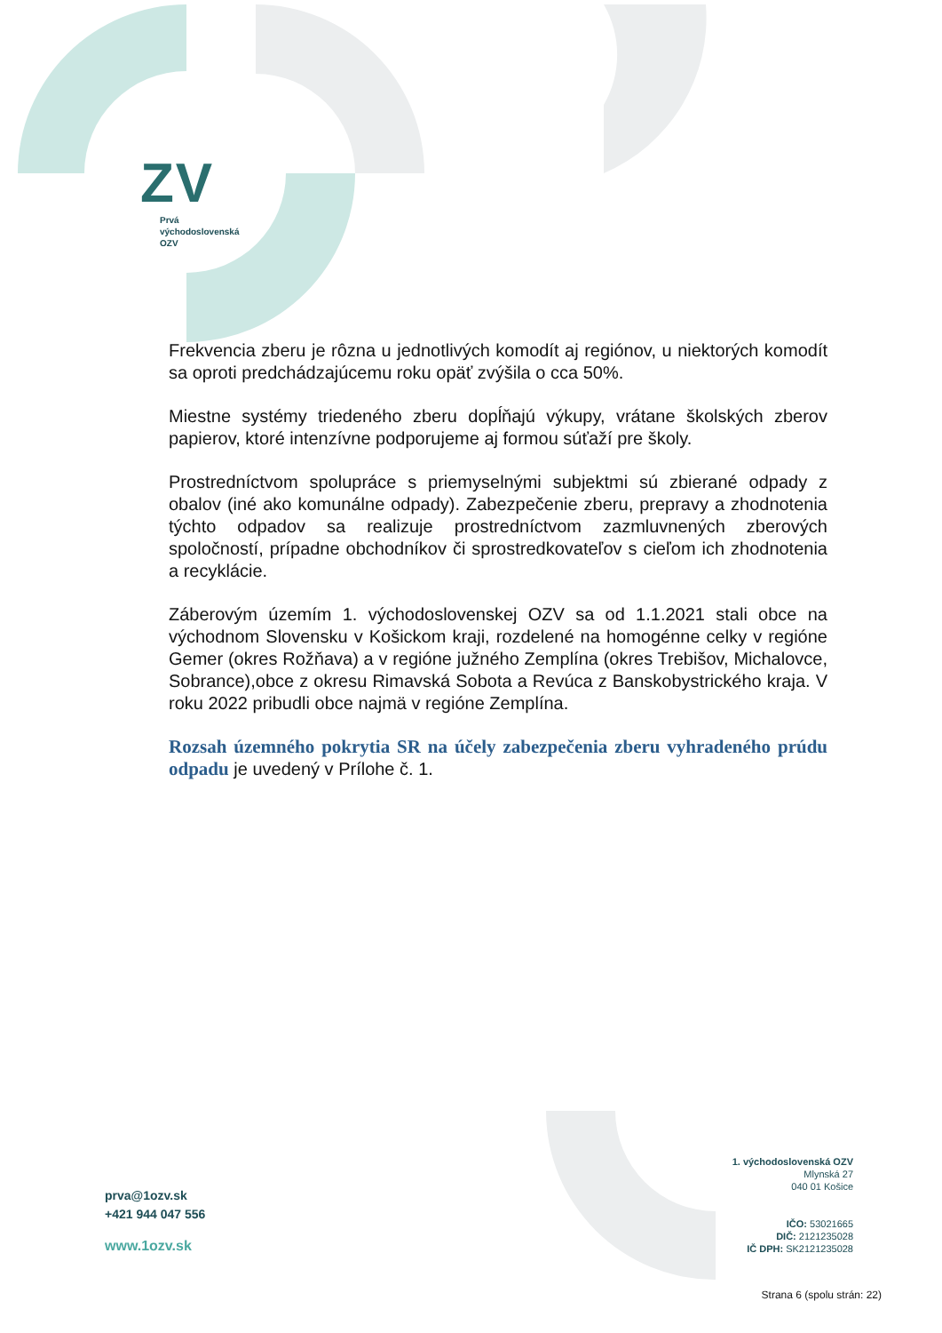ZV
Prvá
východoslovenská
OZV
Frekvencia zberu je rôzna u jednotlivých komodít aj regiónov, u niektorých komodít sa oproti predchádzajúcemu roku opäť zvýšila o cca 50%.
Miestne systémy triedeného zberu dopĺňajú výkupy, vrátane školských zberov papierov, ktoré intenzívne podporujeme aj formou súťaží pre školy.
Prostredníctvom spolupráce s priemyselnými subjektmi sú zbierané odpady z obalov (iné ako komunálne odpady). Zabezpečenie zberu, prepravy a zhodnotenia týchto odpadov sa realizuje prostredníctvom zazmluvnených zberových spoločností, prípadne obchodníkov či sprostredkovateľov s cieľom ich zhodnotenia a recyklácie.
Záberovým územím 1. východoslovenskej OZV sa od 1.1.2021 stali obce na východnom Slovensku v Košickom kraji, rozdelené na homogénne celky v regióne Gemer (okres Rožňava) a v regióne južného Zemplína (okres Trebišov, Michalovce, Sobrance),obce z okresu Rimavská Sobota a Revúca z Banskobystrického kraja. V roku 2022 pribudli obce najmä v regióne Zemplína.
Rozsah územného pokrytia SR na účely zabezpečenia zberu vyhradeného prúdu odpadu je uvedený v Prílohe č. 1.
prva@1ozv.sk
+421 944 047 556
www.1ozv.sk
1. východoslovenská OZV
Mlynská 27
040 01 Košice
IČO: 53021665
DIČ: 2121235028
IČ DPH: SK2121235028
Strana 6 (spolu strán: 22)